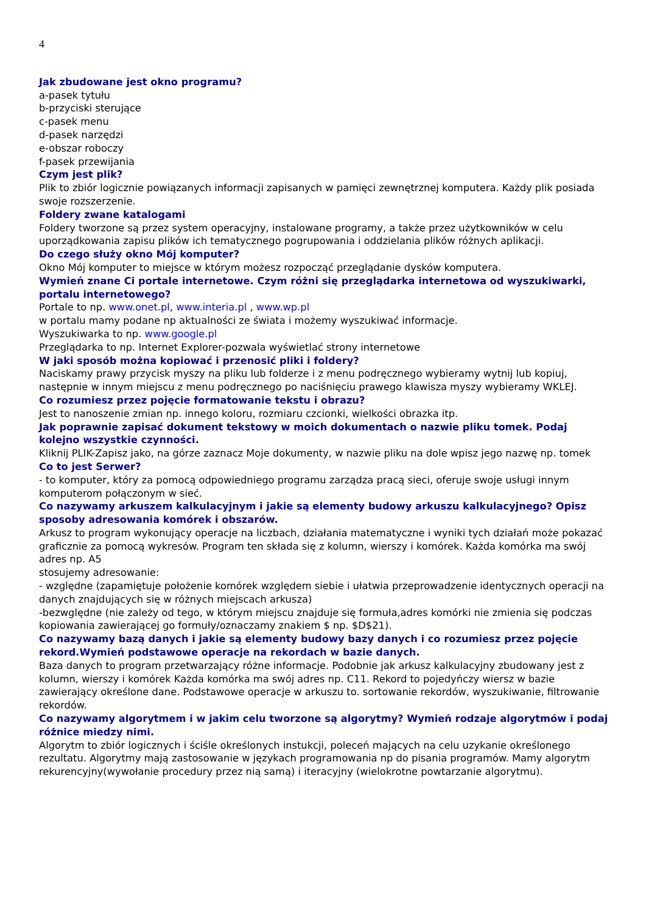4
Jak zbudowane jest okno programu?
a-pasek tytułu
b-przyciski sterujące
c-pasek menu
d-pasek narzędzi
e-obszar roboczy
f-pasek przewijania
Czym jest plik?
Plik to zbiór logicznie powiązanych informacji zapisanych w pamięci zewnętrznej komputera. Każdy plik posiada swoje rozszerzenie.
Foldery zwane katalogami
Foldery tworzone są przez system operacyjny, instalowane programy, a także przez użytkowników w celu uporządkowania zapisu plików ich tematycznego pogrupowania i oddzielania plików różnych aplikacji.
Do czego służy okno Mój komputer?
Okno Mój komputer to miejsce w którym możesz rozpocząć przeglądanie dysków komputera.
Wymień znane Ci portale internetowe. Czym różni się przeglądarka internetowa od wyszukiwarki, portalu internetowego?
Portale to np. www.onet.pl, www.interia.pl , www.wp.pl
w portalu mamy podane np aktualności ze świata i możemy wyszukiwać informacje.
Wyszukiwarka to np. www.google.pl
Przeglądarka to np. Internet Explorer-pozwala wyświetlać strony internetowe
W jaki sposób można kopiować i przenosić pliki i foldery?
Naciskamy prawy przycisk myszy na pliku lub folderze i z menu podręcznego wybieramy wytnij lub kopiuj, następnie w innym miejscu z menu podręcznego po naciśnięciu prawego klawisza myszy wybieramy WKLEJ.
Co rozumiesz przez pojęcie formatowanie tekstu i obrazu?
Jest to nanoszenie zmian np. innego koloru, rozmiaru czcionki, wielkości obrazka itp.
Jak poprawnie zapisać dokument tekstowy w moich dokumentach o nazwie pliku tomek. Podaj kolejno wszystkie czynności.
Kliknij PLIK-Zapisz jako, na górze zaznacz Moje dokumenty, w nazwie pliku na dole wpisz jego nazwę np. tomek
Co to jest Serwer?
- to komputer, który za pomocą odpowiedniego programu zarządza pracą sieci, oferuje swoje usługi innym komputerom połączonym w sieć.
Co nazywamy arkuszem kalkulacyjnym i jakie są elementy budowy arkuszu kalkulacyjnego? Opisz sposoby adresowania komórek i obszarów.
Arkusz to program wykonujący operacje na liczbach, działania matematyczne i wyniki tych działań może pokazać graficznie za pomocą wykresów. Program ten składa się z kolumn, wierszy i komórek. Każda komórka ma swój adres np. A5
stosujemy adresowanie:
- względne (zapamiętuje położenie komórek względem siebie i ułatwia przeprowadzenie identycznych operacji na danych znajdujących się w różnych miejscach arkusza)
-bezwględne (nie zależy od tego, w którym miejscu znajduje się formuła,adres komórki nie zmienia się podczas kopiowania zawierającej go formuły/oznaczamy znakiem $ np. $D$21).
Co nazywamy bazą danych i jakie są elementy budowy bazy danych i co rozumiesz przez pojęcie rekord.Wymień podstawowe operacje na rekordach w bazie danych.
Baza danych to program przetwarzający różne informacje. Podobnie jak arkusz kalkulacyjny zbudowany jest z kolumn, wierszy i komórek Każda komórka ma swój adres np. C11. Rekord to pojedyńczy wiersz w bazie zawierający określone dane. Podstawowe operacje w arkuszu to. sortowanie rekordów, wyszukiwanie, filtrowanie rekordów.
Co nazywamy algorytmem i w jakim celu tworzone są algorytmy? Wymień rodzaje algorytmów i podaj różnice miedzy nimi.
Algorytm to zbiór logicznych i ściśle określonych instukcji, poleceń mających na celu uzykanie określonego rezultatu. Algorytmy mają zastosowanie w językach programowania np do pisania programów. Mamy algorytm rekurencyjny(wywołanie procedury przez nią samą) i iteracyjny (wielokrotne powtarzanie algorytmu).